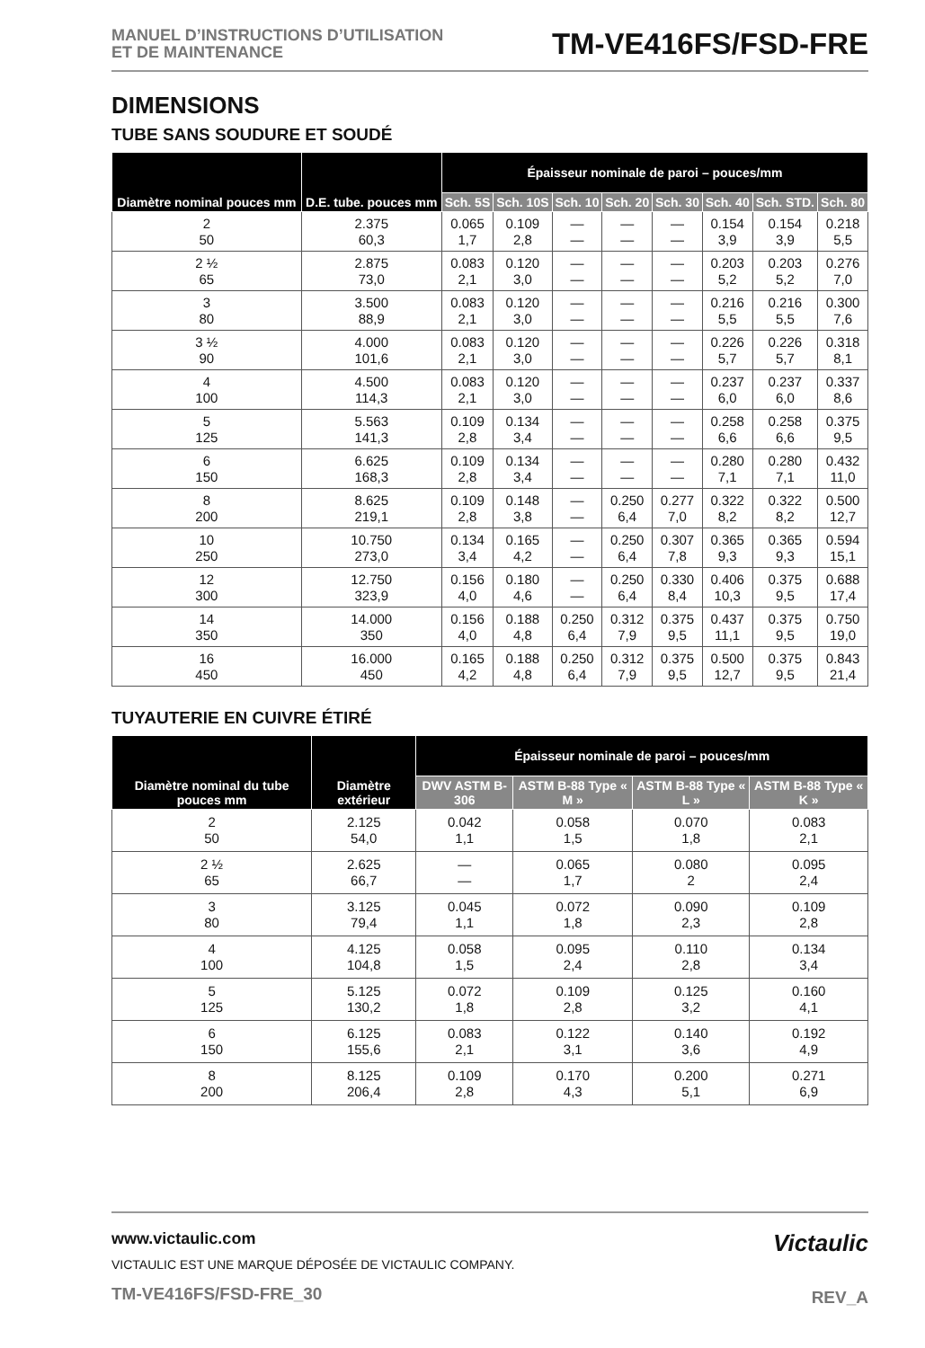MANUEL D’INSTRUCTIONS D’UTILISATION
ET DE MAINTENANCE
TM-VE416FS/FSD-FRE
DIMENSIONS
TUBE SANS SOUDURE ET SOUDÉ
| Diamètre nominal pouces mm | D.E. tube. pouces mm | Épaisseur nominale de paroi – pouces/mm | | | | | | | |
| --- | --- | --- | --- | --- | --- | --- | --- | --- | --- |
| | | Sch. 5S | Sch. 10S | Sch. 10 | Sch. 20 | Sch. 30 | Sch. 40 | Sch. STD. | Sch. 80 |
| 2 50 | 2.375 60,3 | 0.065 1,7 | 0.109 2,8 | — — | — — | — — | 0.154 3,9 | 0.154 3,9 | 0.218 5,5 |
| 2 ½ 65 | 2.875 73,0 | 0.083 2,1 | 0.120 3,0 | — — | — — | — — | 0.203 5,2 | 0.203 5,2 | 0.276 7,0 |
| 3 80 | 3.500 88,9 | 0.083 2,1 | 0.120 3,0 | — — | — — | — — | 0.216 5,5 | 0.216 5,5 | 0.300 7,6 |
| 3 ½ 90 | 4.000 101,6 | 0.083 2,1 | 0.120 3,0 | — — | — — | — — | 0.226 5,7 | 0.226 5,7 | 0.318 8,1 |
| 4 100 | 4.500 114,3 | 0.083 2,1 | 0.120 3,0 | — — | — — | — — | 0.237 6,0 | 0.237 6,0 | 0.337 8,6 |
| 5 125 | 5.563 141,3 | 0.109 2,8 | 0.134 3,4 | — — | — — | — — | 0.258 6,6 | 0.258 6,6 | 0.375 9,5 |
| 6 150 | 6.625 168,3 | 0.109 2,8 | 0.134 3,4 | — — | — — | — — | 0.280 7,1 | 0.280 7,1 | 0.432 11,0 |
| 8 200 | 8.625 219,1 | 0.109 2,8 | 0.148 3,8 | — — | 0.250 6,4 | 0.277 7,0 | 0.322 8,2 | 0.322 8,2 | 0.500 12,7 |
| 10 250 | 10.750 273,0 | 0.134 3,4 | 0.165 4,2 | — — | 0.250 6,4 | 0.307 7,8 | 0.365 9,3 | 0.365 9,3 | 0.594 15,1 |
| 12 300 | 12.750 323,9 | 0.156 4,0 | 0.180 4,6 | — — | 0.250 6,4 | 0.330 8,4 | 0.406 10,3 | 0.375 9,5 | 0.688 17,4 |
| 14 350 | 14.000 350 | 0.156 4,0 | 0.188 4,8 | 0.250 6,4 | 0.312 7,9 | 0.375 9,5 | 0.437 11,1 | 0.375 9,5 | 0.750 19,0 |
| 16 450 | 16.000 450 | 0.165 4,2 | 0.188 4,8 | 0.250 6,4 | 0.312 7,9 | 0.375 9,5 | 0.500 12,7 | 0.375 9,5 | 0.843 21,4 |
TUYAUTERIE EN CUIVRE ÉTIRÉ
| Diamètre nominal du tube pouces mm | Diamètre extérieur | Épaisseur nominale de paroi – pouces/mm | | | |
| --- | --- | --- | --- | --- | --- |
| | | DWV ASTM B-306 | ASTM B-88 Type « M » | ASTM B-88 Type « L » | ASTM B-88 Type « K » |
| 2 50 | 2.125 54,0 | 0.042 1,1 | 0.058 1,5 | 0.070 1,8 | 0.083 2,1 |
| 2 ½ 65 | 2.625 66,7 | — — | 0.065 1,7 | 0.080 2 | 0.095 2,4 |
| 3 80 | 3.125 79,4 | 0.045 1,1 | 0.072 1,8 | 0.090 2,3 | 0.109 2,8 |
| 4 100 | 4.125 104,8 | 0.058 1,5 | 0.095 2,4 | 0.110 2,8 | 0.134 3,4 |
| 5 125 | 5.125 130,2 | 0.072 1,8 | 0.109 2,8 | 0.125 3,2 | 0.160 4,1 |
| 6 150 | 6.125 155,6 | 0.083 2,1 | 0.122 3,1 | 0.140 3,6 | 0.192 4,9 |
| 8 200 | 8.125 206,4 | 0.109 2,8 | 0.170 4,3 | 0.200 5,1 | 0.271 6,9 |
www.victaulic.com
VICTAULIC EST UNE MARQUE DÉPOSÉE DE VICTAULIC COMPANY.
TM-VE416FS/FSD-FRE_30
Victaulic
REV_A